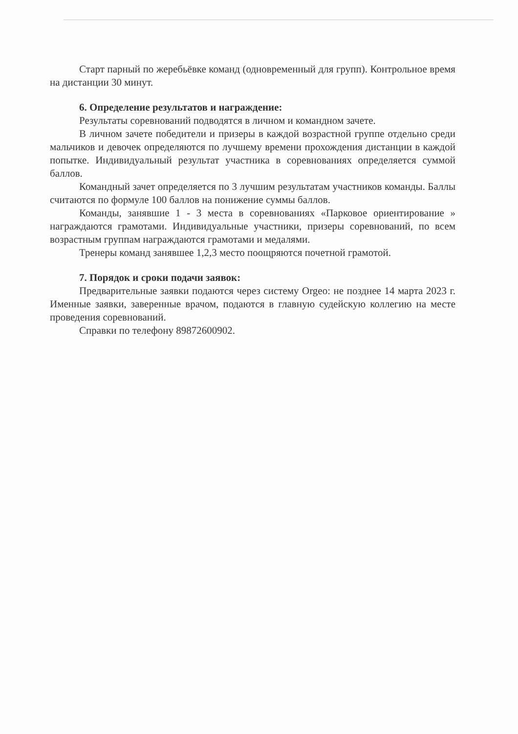Старт парный по жеребьёвке команд (одновременный для групп). Контрольное время на дистанции 30 минут.
6. Определение результатов и награждение:
Результаты соревнований подводятся в личном и командном зачете.
В личном зачете победители и призеры в каждой возрастной группе отдельно среди мальчиков и девочек определяются по лучшему времени прохождения дистанции в каждой попытке. Индивидуальный результат участника в соревнованиях определяется суммой баллов.
Командный зачет определяется по 3 лучшим результатам участников команды. Баллы считаются по формуле 100 баллов на понижение суммы баллов.
Команды, занявшие 1 - 3 места в соревнованиях «Парковое ориентирование » награждаются грамотами. Индивидуальные участники, призеры соревнований, по всем возрастным группам награждаются грамотами и медалями.
Тренеры команд занявшее 1,2,3 место поощряются почетной грамотой.
7. Порядок и сроки подачи заявок:
Предварительные заявки подаются через систему Orgeo: не позднее 14 марта 2023 г. Именные заявки, заверенные врачом, подаются в главную судейскую коллегию на месте проведения соревнований.
Справки по телефону 89872600902.